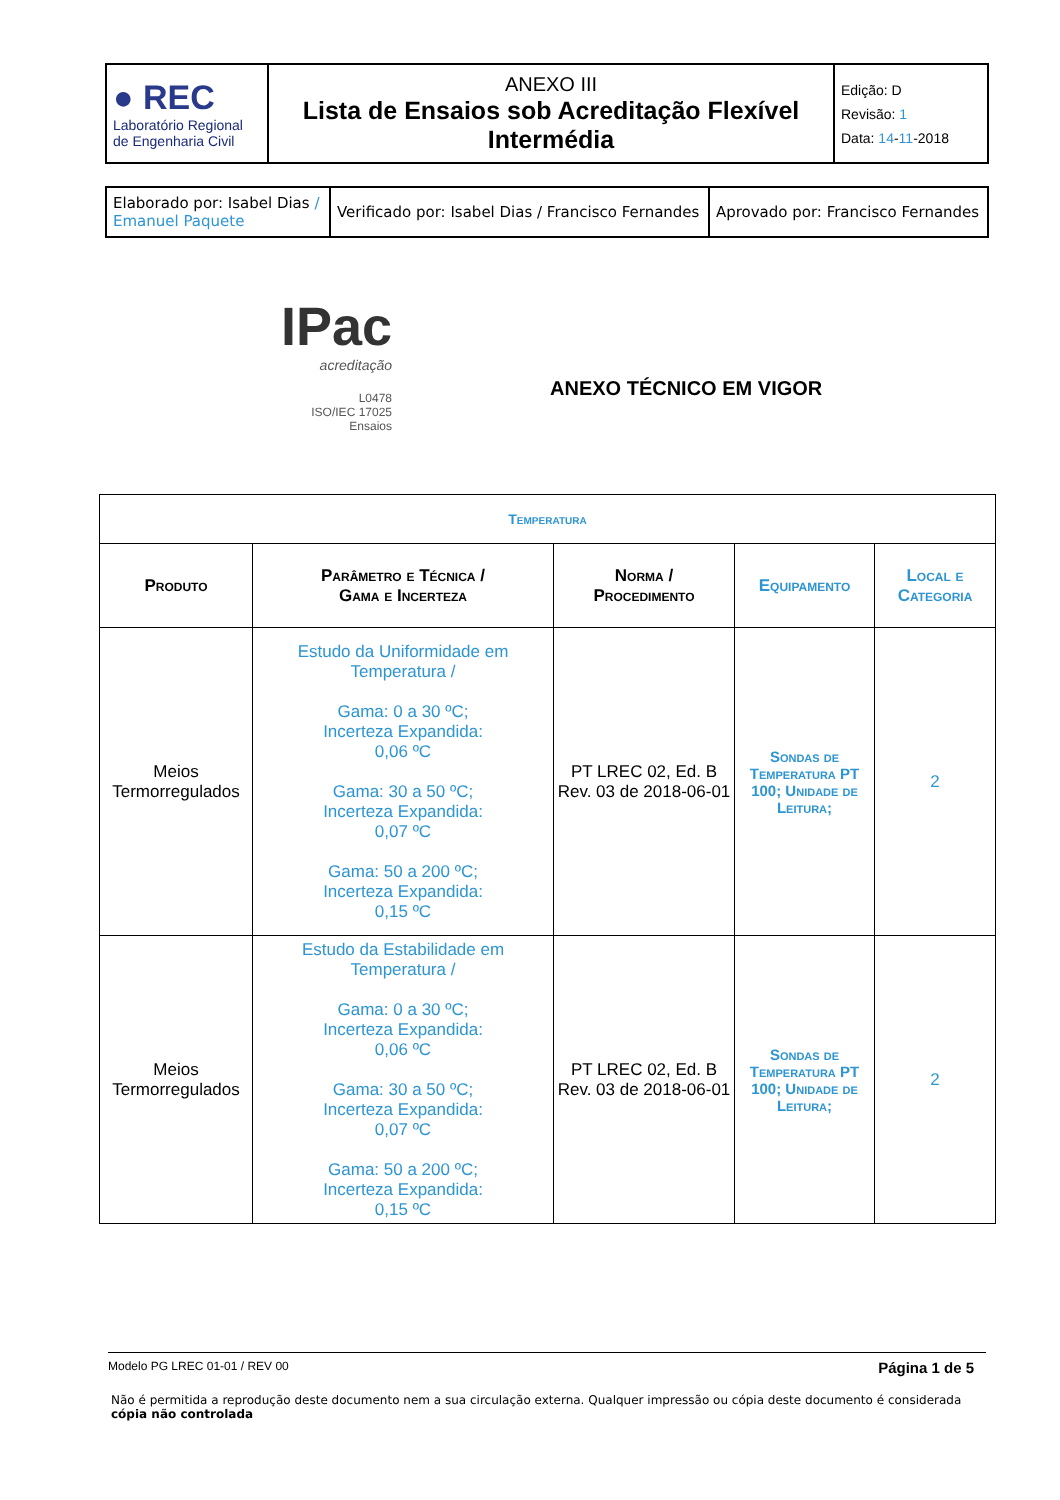| ● REC Laboratório Regional de Engenharia Civil | ANEXO III Lista de Ensaios sob Acreditação Flexível Intermédia | Edição: D Revisão: 1 Data: 14 - 11 -2018 |
| Elaborado por: Isabel Dias / Emanuel Paquete | Verificado por: Isabel Dias / Francisco Fernandes | Aprovado por: Francisco Fernandes |
IPac
acreditação
L0478
ISO/IEC 17025
Ensaios
ANEXO TÉCNICO EM VIGOR
| Temperatura | | | | |
| --- | --- | --- | --- | --- |
| Produto | Parâmetro e Técnica / Gama e Incerteza | Norma / Procedimento | Equipamento | Local e Categoria |
| Meios Termorregulados | Estudo da Uniformidade em Temperatura / Gama: 0 a 30 ºC; Incerteza Expandida: 0,06 ºC Gama: 30 a 50 ºC; Incerteza Expandida: 0,07 ºC Gama: 50 a 200 ºC; Incerteza Expandida: 0,15 ºC | PT LREC 02, Ed. B Rev. 03 de 2018-06-01 | Sondas de Temperatura PT 100; Unidade de Leitura; | 2 |
| Meios Termorregulados | Estudo da Estabilidade em Temperatura / Gama: 0 a 30 ºC; Incerteza Expandida: 0,06 ºC Gama: 30 a 50 ºC; Incerteza Expandida: 0,07 ºC Gama: 50 a 200 ºC; Incerteza Expandida: 0,15 ºC | PT LREC 02, Ed. B Rev. 03 de 2018-06-01 | Sondas de Temperatura PT 100; Unidade de Leitura; | 2 |
Modelo PG LREC 01-01 / REV 00 Página 1 de 5
Não é permitida a reprodução deste documento nem a sua circulação externa. Qualquer impressão ou cópia deste documento é considerada cópia não controlada